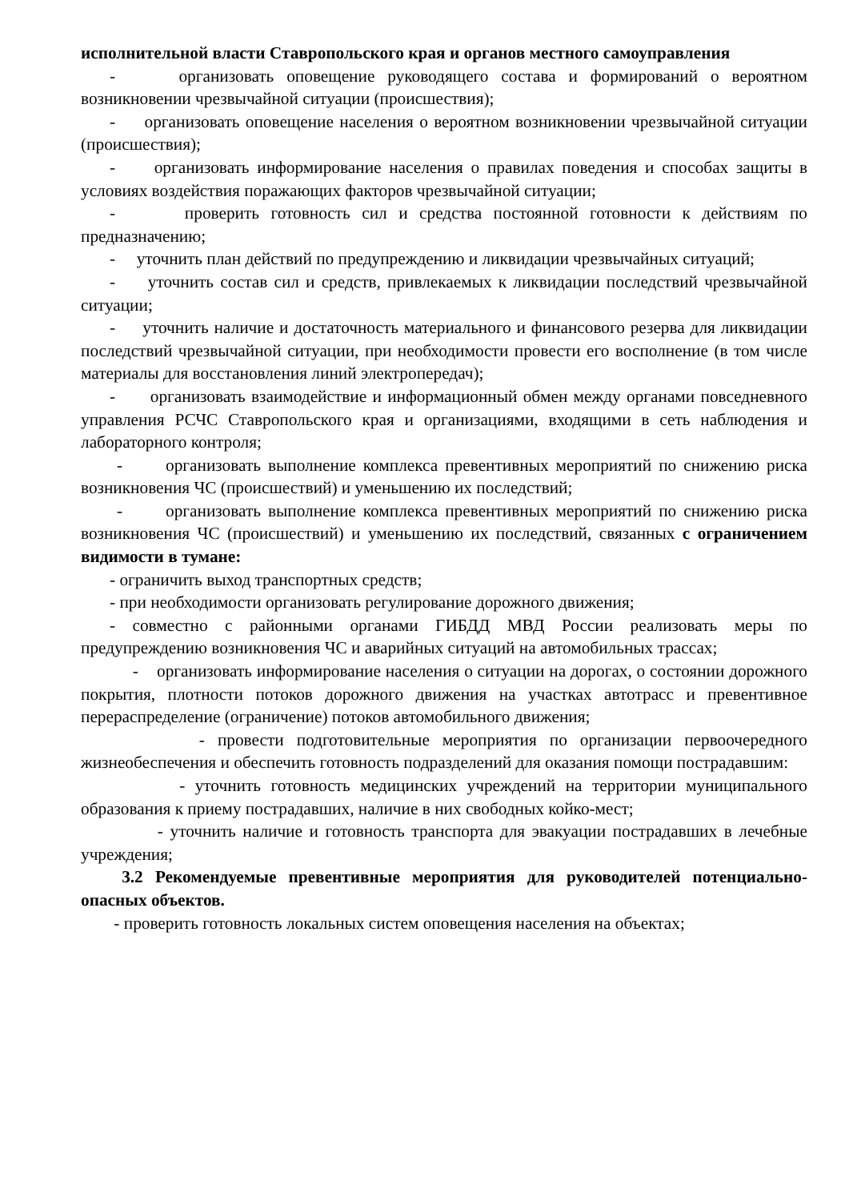исполнительной власти Ставропольского края и органов местного самоуправления
- организовать оповещение руководящего состава и формирований о вероятном возникновении чрезвычайной ситуации (происшествия);
- организовать оповещение населения о вероятном возникновении чрезвычайной ситуации (происшествия);
- организовать информирование населения о правилах поведения и способах защиты в условиях воздействия поражающих факторов чрезвычайной ситуации;
- проверить готовность сил и средства постоянной готовности к действиям по предназначению;
- уточнить план действий по предупреждению и ликвидации чрезвычайных ситуаций;
- уточнить состав сил и средств, привлекаемых к ликвидации последствий чрезвычайной ситуации;
- уточнить наличие и достаточность материального и финансового резерва для ликвидации последствий чрезвычайной ситуации, при необходимости провести его восполнение (в том числе материалы для восстановления линий электропередач);
- организовать взаимодействие и информационный обмен между органами повседневного управления РСЧС Ставропольского края и организациями, входящими в сеть наблюдения и лабораторного контроля;
- организовать выполнение комплекса превентивных мероприятий по снижению риска возникновения ЧС (происшествий) и уменьшению их последствий;
- организовать выполнение комплекса превентивных мероприятий по снижению риска возникновения ЧС (происшествий) и уменьшению их последствий, связанных с ограничением видимости в тумане:
- ограничить выход транспортных средств;
- при необходимости организовать регулирование дорожного движения;
- совместно с районными органами ГИБДД МВД России реализовать меры по предупреждению возникновения ЧС и аварийных ситуаций на автомобильных трассах;
- организовать информирование населения о ситуации на дорогах, о состоянии дорожного покрытия, плотности потоков дорожного движения на участках автотрасс и превентивное перераспределение (ограничение) потоков автомобильного движения;
- провести подготовительные мероприятия по организации первоочередного жизнеобеспечения и обеспечить готовность подразделений для оказания помощи пострадавшим:
- уточнить готовность медицинских учреждений на территории муниципального образования к приему пострадавших, наличие в них свободных койко-мест;
- уточнить наличие и готовность транспорта для эвакуации пострадавших в лечебные учреждения;
3.2 Рекомендуемые превентивные мероприятия для руководителей потенциально-опасных объектов.
- проверить готовность локальных систем оповещения населения на объектах;